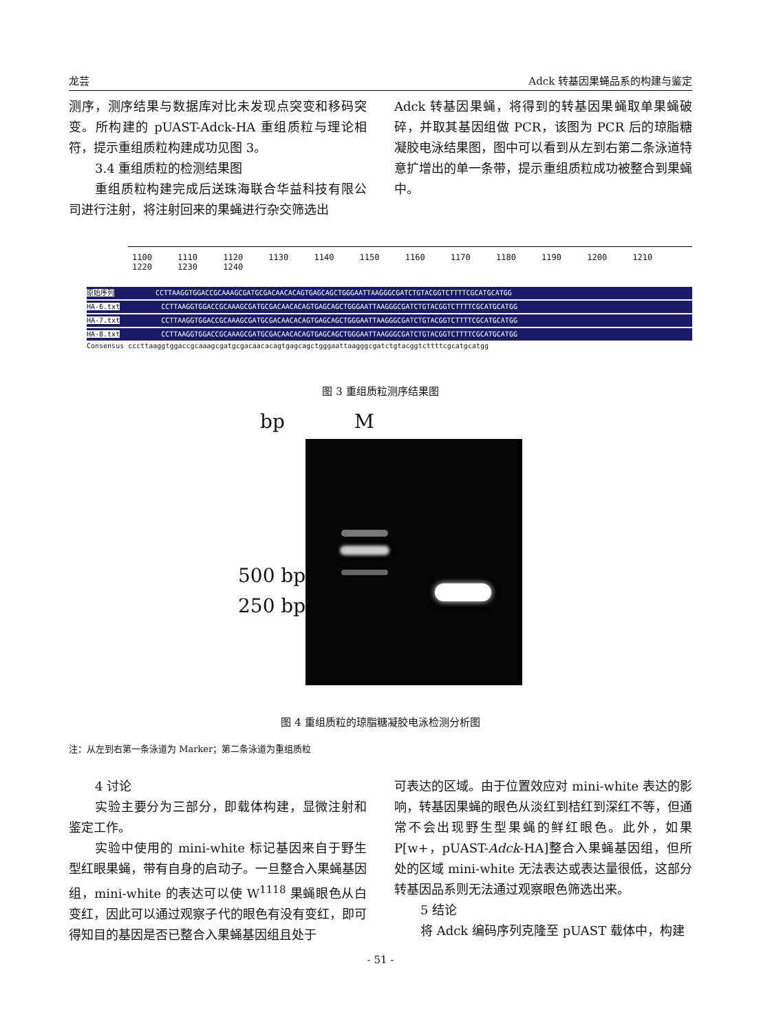龙芸 Adck 转基因果蝇品系的构建与鉴定
测序，测序结果与数据库对比未发现点突变和移码突变。所构建的 pUAST-Adck-HA 重组质粒与理论相符，提示重组质粒构建成功见图 3。
3.4 重组质粒的检测结果图
重组质粒构建完成后送珠海联合华益科技有限公司进行注射，将注射回来的果蝇进行杂交筛选出
Adck 转基因果蝇，将得到的转基因果蝇取单果蝇破碎，并取其基因组做 PCR，该图为 PCR 后的琼脂糖凝胶电泳结果图，图中可以看到从左到右第二条泳道特意扩增出的单一条带，提示重组质粒成功被整合到果蝇中。
1100 1110 1120 1130 1140 1150 1160 1170 1180 1190 1200 1210 1220 1230 1240
原始序列CCTTAAGGTGGACCGCAAAGCGATGCGACAACACAGTGAGCAGCTGGGAATTAAGGGCGATCTGTACGGTCTTTTCGCATGCATGG
HA-6.txt CCTTAAGGTGGACCGCAAAGCGATGCGACAACACAGTGAGCAGCTGGGAATTAAGGGCGATCTGTACGGTCTTTTCGCATGCATGG
HA-7.txt CCTTAAGGTGGACCGCAAAGCGATGCGACAACACAGTGAGCAGCTGGGAATTAAGGGCGATCTGTACGGTCTTTTCGCATGCATGG
HA-8.txt CCTTAAGGTGGACCGCAAAGCGATGCGACAACACAGTGAGCAGCTGGGAATTAAGGGCGATCTGTACGGTCTTTTCGCATGCATGG
Consensus cccttaaggtggaccgcaaagcgatgcgacaacacagtgagcagctgggaattaagggcgatctgtacggtcttttcgcatgcatgg
图 3 重组质粒测序结果图
bp M
500 bp
250 bp
图 4 重组质粒的琼脂糖凝胶电泳检测分析图
注：从左到右第一条泳道为 Marker；第二条泳道为重组质粒
4 讨论
实验主要分为三部分，即载体构建，显微注射和鉴定工作。
实验中使用的 mini-white 标记基因来自于野生型红眼果蝇，带有自身的启动子。一旦整合入果蝇基因组，mini-white 的表达可以使 W<sup>1118</sup> 果蝇眼色从白变红，因此可以通过观察子代的眼色有没有变红，即可得知目的基因是否已整合入果蝇基因组且处于
可表达的区域。由于位置效应对 mini-white 表达的影响，转基因果蝇的眼色从淡红到桔红到深红不等，但通常不会出现野生型果蝇的鲜红眼色。此外，如果 P[w+，pUAST-Adck-HA]整合入果蝇基因组，但所处的区域 mini-white 无法表达或表达量很低，这部分转基因品系则无法通过观察眼色筛选出来。
5 结论
将 Adck 编码序列克隆至 pUAST 载体中，构建
- 51 -